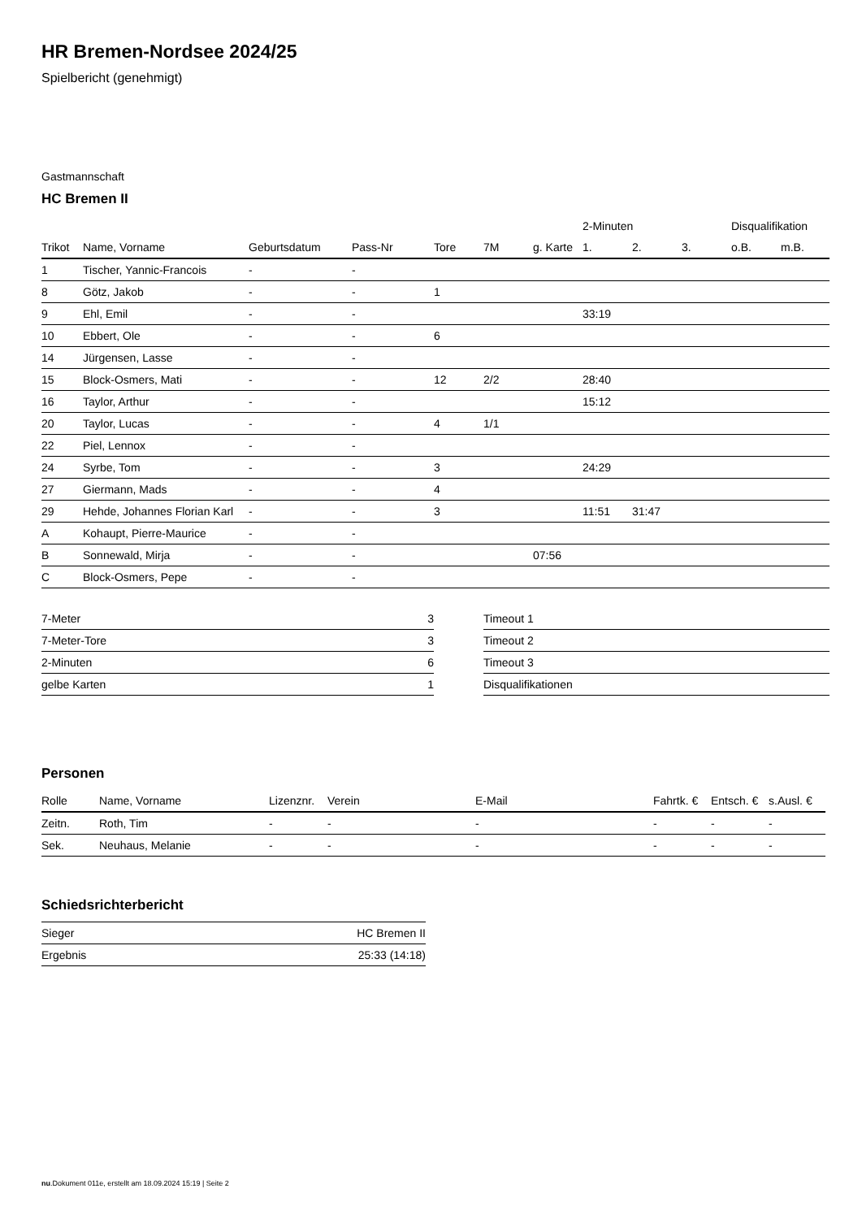HR Bremen-Nordsee 2024/25
Spielbericht (genehmigt)
Gastmannschaft
HC Bremen II
| | | | | | | | 2-Minuten | | | Disqualifikation | |
| --- | --- | --- | --- | --- | --- | --- | --- | --- | --- | --- | --- |
| Trikot | Name, Vorname | Geburtsdatum | Pass-Nr | Tore | 7M | g. Karte | 1. | 2. | 3. | o.B. | m.B. |
| 1 | Tischer, Yannic-Francois | - | - | | | | | | | | |
| 8 | Götz, Jakob | - | - | 1 | | | | | | | |
| 9 | Ehl, Emil | - | - | | | | 33:19 | | | | |
| 10 | Ebbert, Ole | - | - | 6 | | | | | | | |
| 14 | Jürgensen, Lasse | - | - | | | | | | | | |
| 15 | Block-Osmers, Mati | - | - | 12 | 2/2 | | 28:40 | | | | |
| 16 | Taylor, Arthur | - | - | | | | 15:12 | | | | |
| 20 | Taylor, Lucas | - | - | 4 | 1/1 | | | | | | |
| 22 | Piel, Lennox | - | - | | | | | | | | |
| 24 | Syrbe, Tom | - | - | 3 | | | 24:29 | | | | |
| 27 | Giermann, Mads | - | - | 4 | | | | | | | |
| 29 | Hehde, Johannes Florian Karl | - | - | 3 | | | 11:51 | 31:47 | | | |
| A | Kohaupt, Pierre-Maurice | - | - | | | | | | | | |
| B | Sonnewald, Mirja | - | - | | | 07:56 | | | | | |
| C | Block-Osmers, Pepe | - | - | | | | | | | | |
| 7-Meter | 3 |
| 7-Meter-Tore | 3 |
| 2-Minuten | 6 |
| gelbe Karten | 1 |
| Timeout 1 |
| Timeout 2 |
| Timeout 3 |
| Disqualifikationen |
Personen
| Rolle | Name, Vorname | Lizenznr. | Verein | E-Mail | Fahrtk. € | Entsch. € | s.Ausl. € |
| --- | --- | --- | --- | --- | --- | --- | --- |
| Zeitn. | Roth, Tim | - | - | - | - | - | - |
| Sek. | Neuhaus, Melanie | - | - | - | - | - | - |
Schiedsrichterbericht
| Sieger | HC Bremen II |
| Ergebnis | 25:33 (14:18) |
nu.Dokument 011e, erstellt am 18.09.2024 15:19 | Seite 2